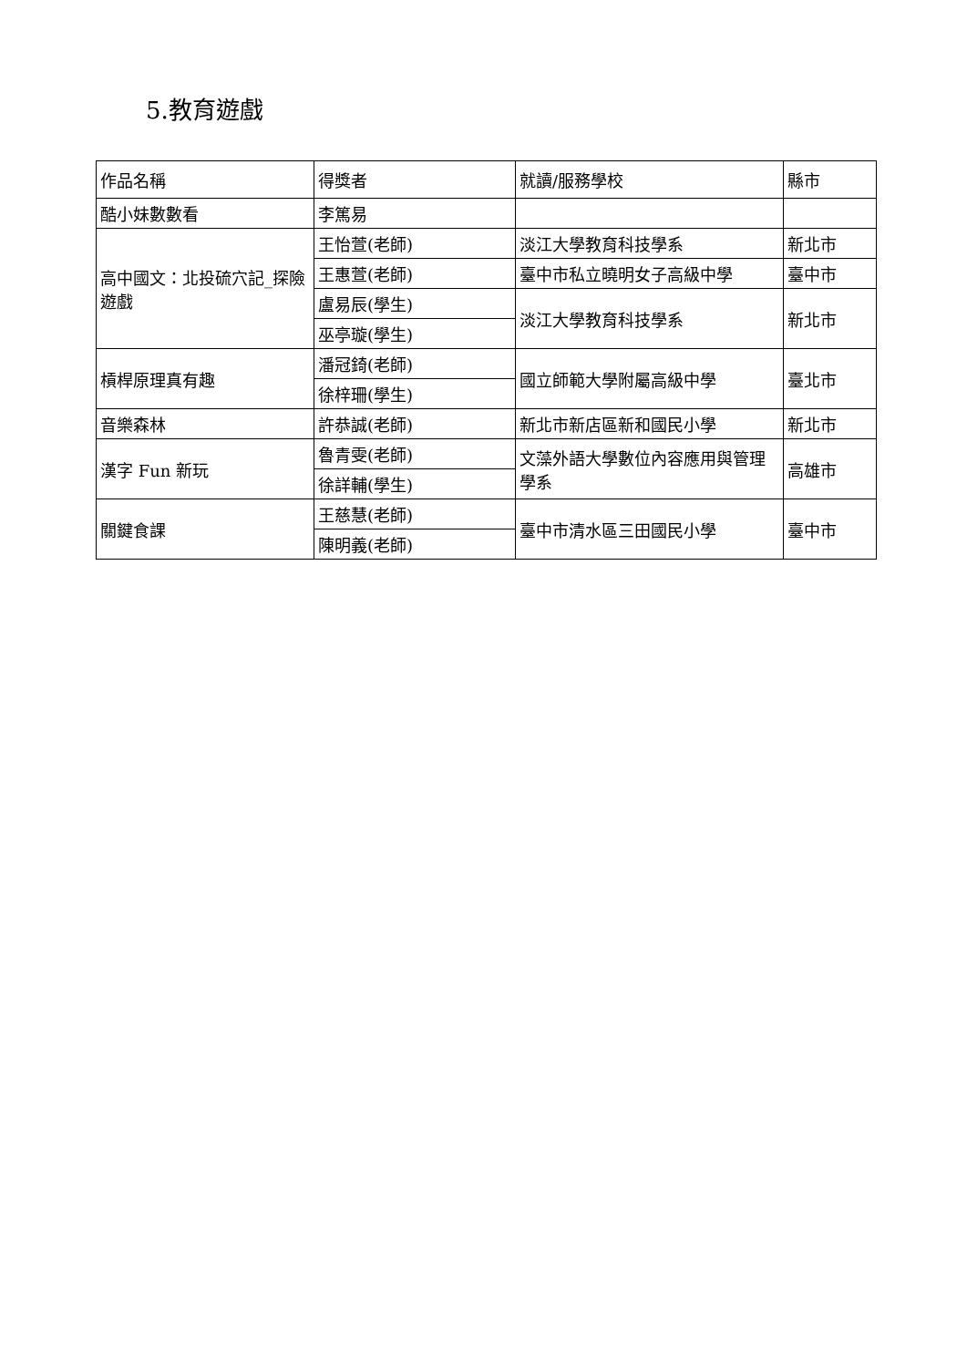5.教育遊戲
| 作品名稱 | 得獎者 | 就讀/服務學校 | 縣市 |
| 酷小妹數數看 | 李篤易 | | |
| 高中國文：北投硫穴記_探險遊戲 | 王怡萱(老師) | 淡江大學教育科技學系 | 新北市 |
| | 王惠萱(老師) | 臺中市私立曉明女子高級中學 | 臺中市 |
| | 盧易辰(學生) | 淡江大學教育科技學系 | 新北市 |
| | 巫亭璇(學生) | | |
| 槓桿原理真有趣 | 潘冠錡(老師) | 國立師範大學附屬高級中學 | 臺北市 |
| | 徐梓珊(學生) | | |
| 音樂森林 | 許恭誠(老師) | 新北市新店區新和國民小學 | 新北市 |
| 漢字 Fun 新玩 | 魯青雯(老師) | 文藻外語大學數位內容應用與管理學系 | 高雄市 |
| | 徐詳輔(學生) | | |
| 關鍵食課 | 王慈慧(老師) | 臺中市清水區三田國民小學 | 臺中市 |
| | 陳明義(老師) | | |